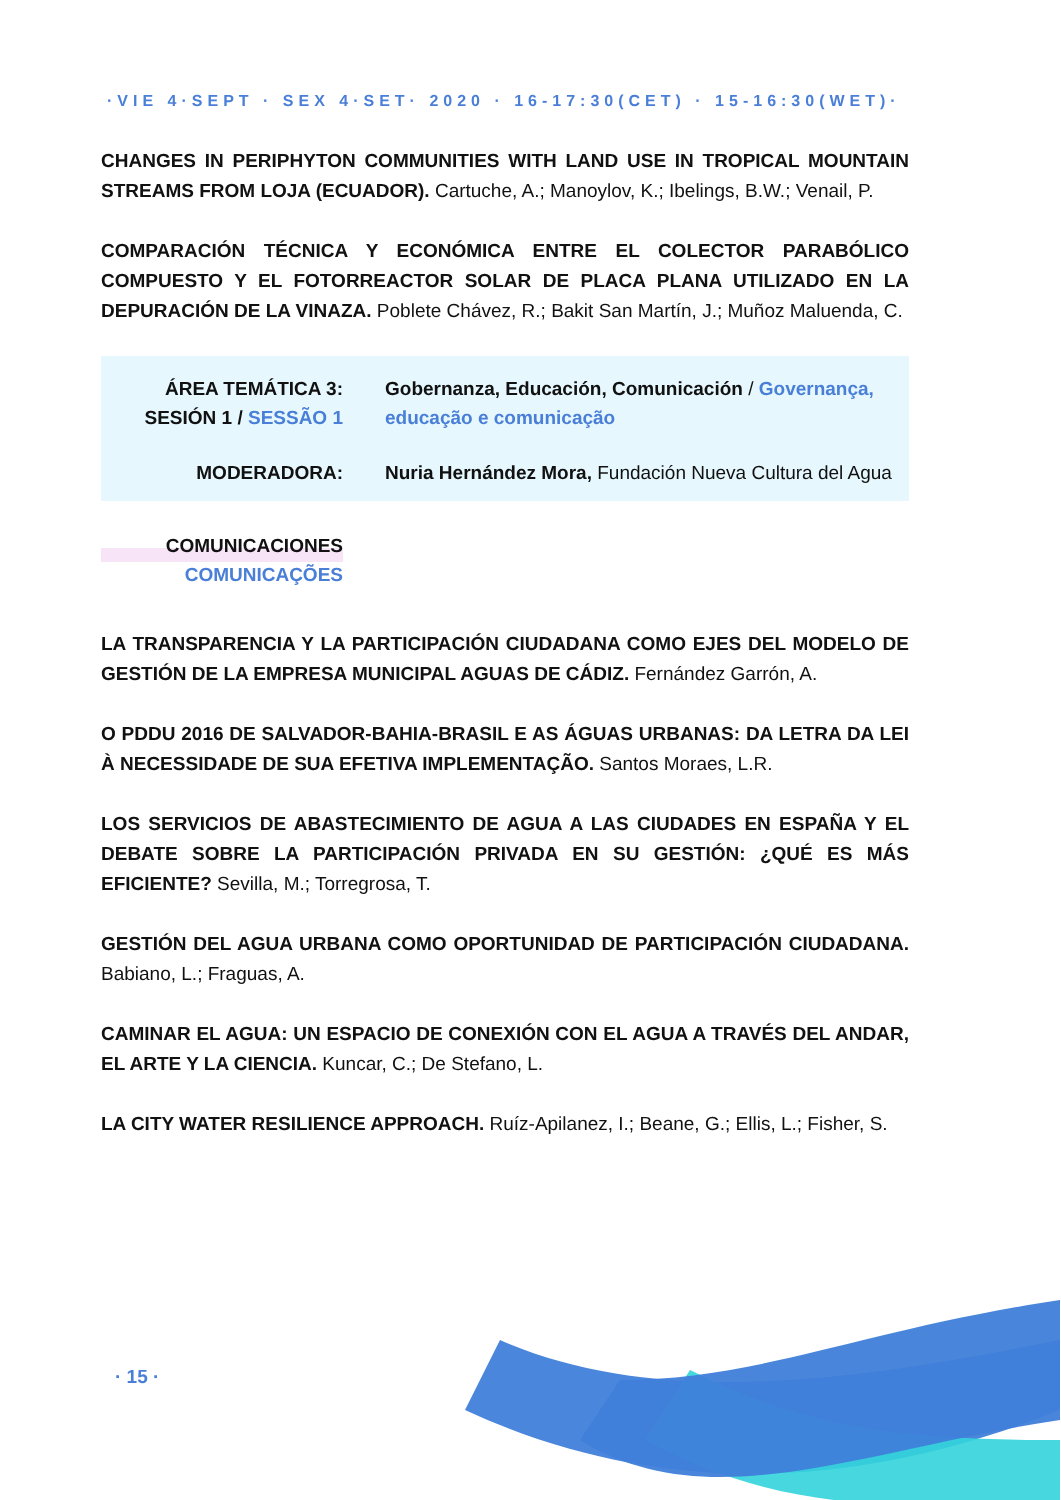·VIE 4·SEPT · SEX 4·SET· 2020 · 16-17:30(CET) · 15-16:30(WET)·
CHANGES IN PERIPHYTON COMMUNITIES WITH LAND USE IN TROPICAL MOUNTAIN STREAMS FROM LOJA (ECUADOR). Cartuche, A.; Manoylov, K.; Ibelings, B.W.; Venail, P.
COMPARACIÓN TÉCNICA Y ECONÓMICA ENTRE EL COLECTOR PARABÓLICO COMPUESTO Y EL FOTORREACTOR SOLAR DE PLACA PLANA UTILIZADO EN LA DEPURACIÓN DE LA VINAZA. Poblete Chávez, R.; Bakit San Martín, J.; Muñoz Maluenda, C.
ÁREA TEMÁTICA 3:
SESIÓN 1 / SESSÃO 1
Gobernanza, Educación, Comunicación / Governança, educação e comunicação
MODERADORA: Nuria Hernández Mora, Fundación Nueva Cultura del Agua
COMUNICACIONES
COMUNICAÇÕES
LA TRANSPARENCIA Y LA PARTICIPACIÓN CIUDADANA COMO EJES DEL MODELO DE GESTIÓN DE LA EMPRESA MUNICIPAL AGUAS DE CÁDIZ. Fernández Garrón, A.
O PDDU 2016 DE SALVADOR-BAHIA-BRASIL E AS ÁGUAS URBANAS: DA LETRA DA LEI À NECESSIDADE DE SUA EFETIVA IMPLEMENTAÇÃO. Santos Moraes, L.R.
LOS SERVICIOS DE ABASTECIMIENTO DE AGUA A LAS CIUDADES EN ESPAÑA Y EL DEBATE SOBRE LA PARTICIPACIÓN PRIVADA EN SU GESTIÓN: ¿QUÉ ES MÁS EFICIENTE? Sevilla, M.; Torregrosa, T.
GESTIÓN DEL AGUA URBANA COMO OPORTUNIDAD DE PARTICIPACIÓN CIUDADANA. Babiano, L.; Fraguas, A.
CAMINAR EL AGUA: UN ESPACIO DE CONEXIÓN CON EL AGUA A TRAVÉS DEL ANDAR, EL ARTE Y LA CIENCIA. Kuncar, C.; De Stefano, L.
LA CITY WATER RESILIENCE APPROACH. Ruíz-Apilanez, I.; Beane, G.; Ellis, L.; Fisher, S.
· 15 ·